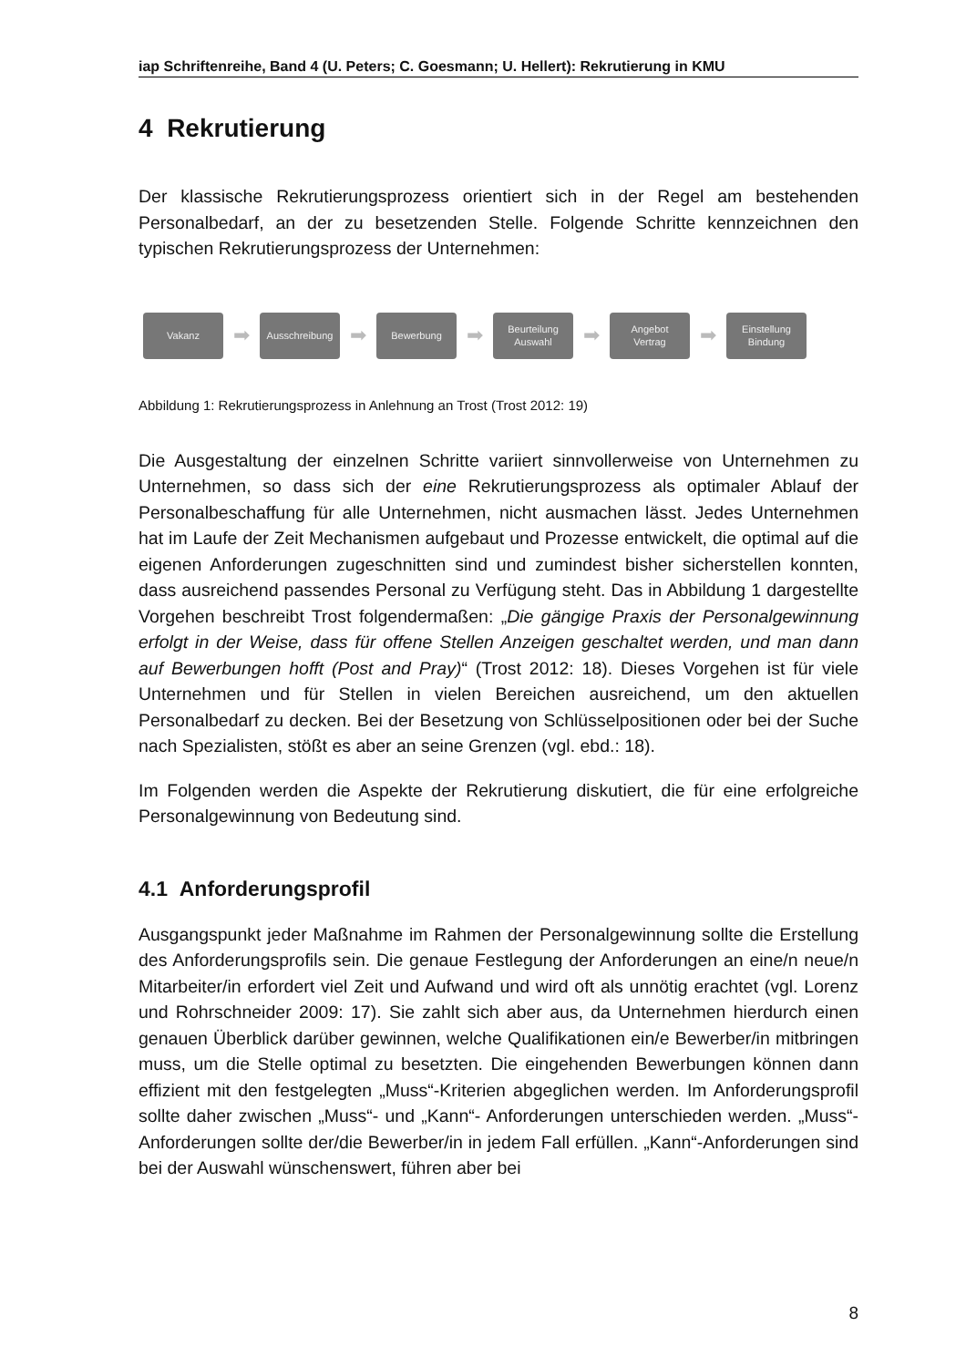iap Schriftenreihe, Band 4 (U. Peters; C. Goesmann; U. Hellert): Rekrutierung in KMU
4 Rekrutierung
Der klassische Rekrutierungsprozess orientiert sich in der Regel am bestehenden Personalbedarf, an der zu besetzenden Stelle. Folgende Schritte kennzeichnen den typischen Rekrutierungsprozess der Unternehmen:
Vakanz
➡
Ausschreibung
➡
Bewerbung
➡
Beurteilung
Auswahl
➡
Angebot
Vertrag
➡
Einstellung
Bindung
Abbildung 1: Rekrutierungsprozess in Anlehnung an Trost (Trost 2012: 19)
Die Ausgestaltung der einzelnen Schritte variiert sinnvollerweise von Unternehmen zu Unternehmen, so dass sich der eine Rekrutierungsprozess als optimaler Ablauf der Personalbeschaffung für alle Unternehmen, nicht ausmachen lässt. Jedes Unternehmen hat im Laufe der Zeit Mechanismen aufgebaut und Prozesse entwickelt, die optimal auf die eigenen Anforderungen zugeschnitten sind und zumindest bisher sicherstellen konnten, dass ausreichend passendes Personal zu Verfügung steht. Das in Abbildung 1 dargestellte Vorgehen beschreibt Trost folgendermaßen: „Die gängige Praxis der Personalgewinnung erfolgt in der Weise, dass für offene Stellen Anzeigen geschaltet werden, und man dann auf Bewerbungen hofft (Post and Pray)“ (Trost 2012: 18). Dieses Vorgehen ist für viele Unternehmen und für Stellen in vielen Bereichen ausreichend, um den aktuellen Personalbedarf zu decken. Bei der Besetzung von Schlüsselpositionen oder bei der Suche nach Spezialisten, stößt es aber an seine Grenzen (vgl. ebd.: 18).
Im Folgenden werden die Aspekte der Rekrutierung diskutiert, die für eine erfolgreiche Personalgewinnung von Bedeutung sind.
4.1 Anforderungsprofil
Ausgangspunkt jeder Maßnahme im Rahmen der Personalgewinnung sollte die Erstellung des Anforderungsprofils sein. Die genaue Festlegung der Anforderungen an eine/n neue/n Mitarbeiter/in erfordert viel Zeit und Aufwand und wird oft als unnötig erachtet (vgl. Lorenz und Rohrschneider 2009: 17). Sie zahlt sich aber aus, da Unternehmen hierdurch einen genauen Überblick darüber gewinnen, welche Qualifikationen ein/e Bewerber/in mitbringen muss, um die Stelle optimal zu besetzten. Die eingehenden Bewerbungen können dann effizient mit den festgelegten „Muss“-Kriterien abgeglichen werden. Im Anforderungsprofil sollte daher zwischen „Muss“- und „Kann“- Anforderungen unterschieden werden. „Muss“-Anforderungen sollte der/die Bewerber/in in jedem Fall erfüllen. „Kann“-Anforderungen sind bei der Auswahl wünschenswert, führen aber bei
8